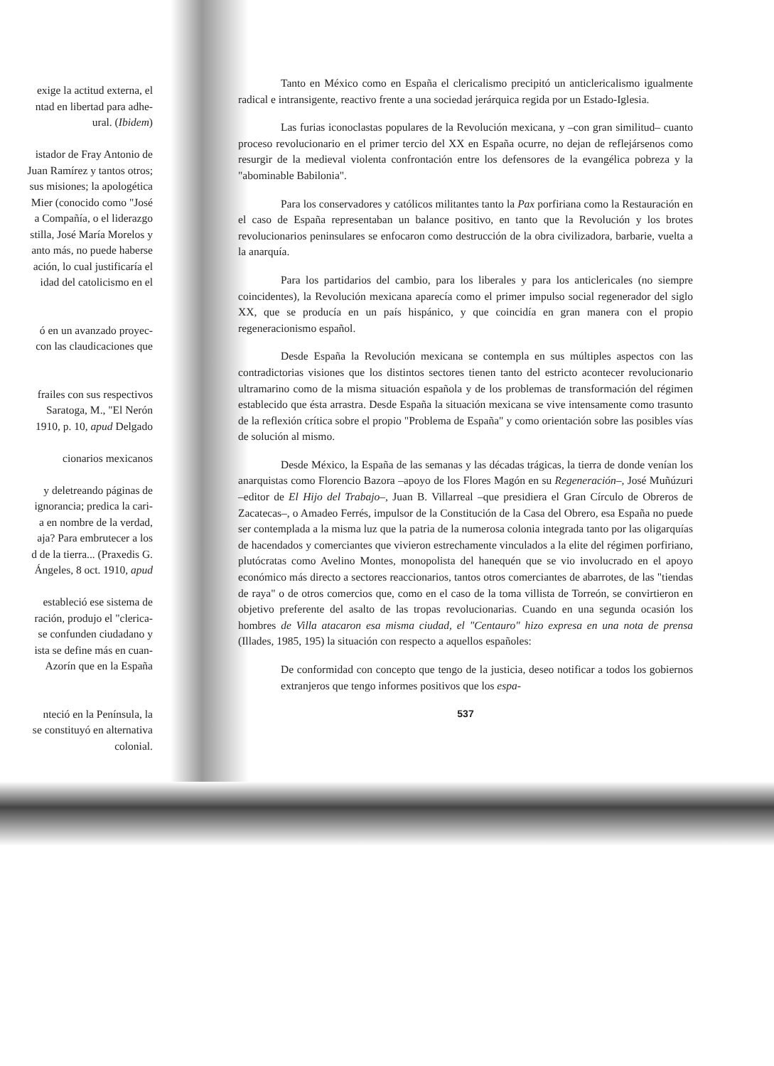exige la actitud externa, el
ntad en libertad para adhe-
ural. (Ibidem)
istador de Fray Antonio de
Juan Ramírez y tantos otros;
sus misiones; la apologética
Mier (conocido como "José
a Compañía, o el liderazgo
stilla, José María Morelos y
anto más, no puede haberse
ación, lo cual justificaría el
idad del catolicismo en el
ó en un avanzado proyec-
con las claudicaciones que
frailes con sus respectivos
Saratoga, M., "El Nerón
1910, p. 10, apud Delgado
cionarios mexicanos
y deletreando páginas de
ignorancia; predica la cari-
a en nombre de la verdad,
aja? Para embrutecer a los
d de la tierra... (Praxedis G.
Ángeles, 8 oct. 1910, apud
estableció ese sistema de
ración, produjo el "clerica-
se confunden ciudadano y
ista se define más en cuan-
Azorín que en la España
nteció en la Península, la
se constituyó en alternativa
colonial.
Tanto en México como en España el clericalismo precipitó un anticlericalismo igualmente radical e intransigente, reactivo frente a una sociedad jerárquica regida por un Estado-Iglesia.
Las furias iconoclastas populares de la Revolución mexicana, y –con gran similitud– cuanto proceso revolucionario en el primer tercio del XX en España ocurre, no dejan de reflejársenos como resurgir de la medieval violenta confrontación entre los defensores de la evangélica pobreza y la "abominable Babilonia".
Para los conservadores y católicos militantes tanto la Pax porfiriana como la Restauración en el caso de España representaban un balance positivo, en tanto que la Revolución y los brotes revolucionarios peninsulares se enfocaron como destrucción de la obra civilizadora, barbarie, vuelta a la anarquía.
Para los partidarios del cambio, para los liberales y para los anticlericales (no siempre coincidentes), la Revolución mexicana aparecía como el primer impulso social regenerador del siglo XX, que se producía en un país hispánico, y que coincidía en gran manera con el propio regeneracionismo español.
Desde España la Revolución mexicana se contempla en sus múltiples aspectos con las contradictorias visiones que los distintos sectores tienen tanto del estricto acontecer revolucionario ultramarino como de la misma situación española y de los problemas de transformación del régimen establecido que ésta arrastra. Desde España la situación mexicana se vive intensamente como trasunto de la reflexión crítica sobre el propio "Problema de España" y como orientación sobre las posibles vías de solución al mismo.
Desde México, la España de las semanas y las décadas trágicas, la tierra de donde venían los anarquistas como Florencio Bazora –apoyo de los Flores Magón en su Regeneración–, José Muñúzuri –editor de El Hijo del Trabajo–, Juan B. Villarreal –que presidiera el Gran Círculo de Obreros de Zacatecas–, o Amadeo Ferrés, impulsor de la Constitución de la Casa del Obrero, esa España no puede ser contemplada a la misma luz que la patria de la numerosa colonia integrada tanto por las oligarquías de hacendados y comerciantes que vivieron estrechamente vinculados a la elite del régimen porfiriano, plutócratas como Avelino Montes, monopolista del hanequén que se vio involucrado en el apoyo económico más directo a sectores reaccionarios, tantos otros comerciantes de abarrotes, de las "tiendas de raya" o de otros comercios que, como en el caso de la toma villista de Torreón, se convirtieron en objetivo preferente del asalto de las tropas revolucionarias. Cuando en una segunda ocasión los hombres de Villa atacaron esa misma ciudad, el "Centauro" hizo expresa en una nota de prensa (Illades, 1985, 195) la situación con respecto a aquellos españoles:
De conformidad con concepto que tengo de la justicia, deseo notificar a todos los gobiernos extranjeros que tengo informes positivos que los espa-
537